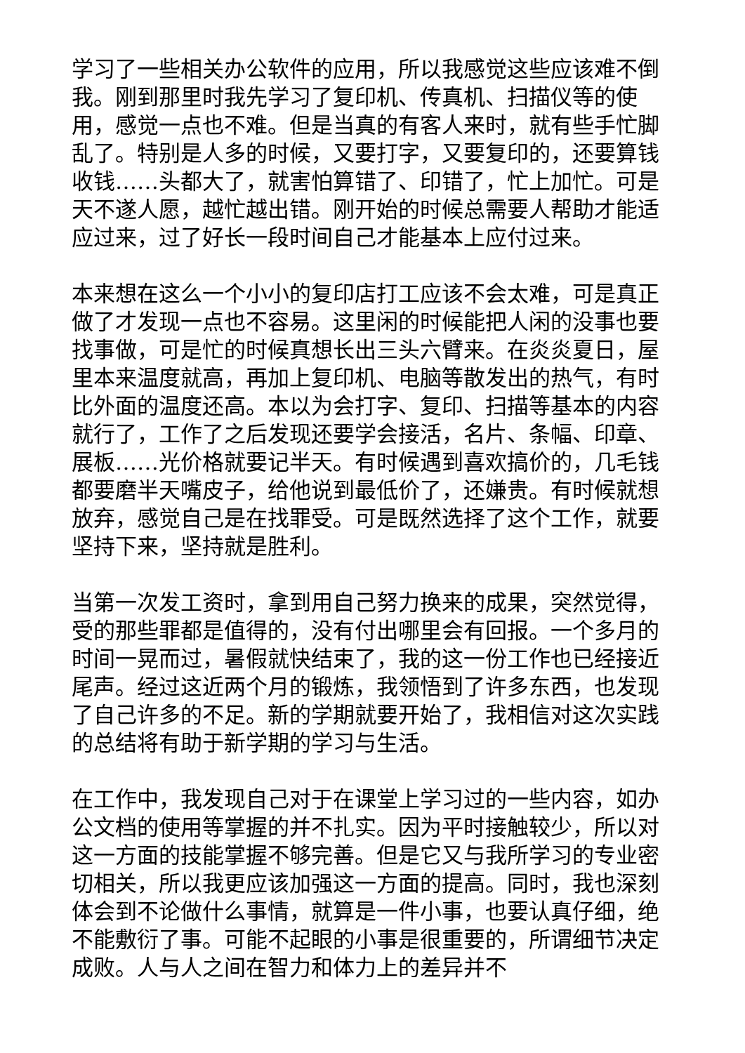学习了一些相关办公软件的应用，所以我感觉这些应该难不倒我。刚到那里时我先学习了复印机、传真机、扫描仪等的使用，感觉一点也不难。但是当真的有客人来时，就有些手忙脚乱了。特别是人多的时候，又要打字，又要复印的，还要算钱收钱……头都大了，就害怕算错了、印错了，忙上加忙。可是天不遂人愿，越忙越出错。刚开始的时候总需要人帮助才能适应过来，过了好长一段时间自己才能基本上应付过来。
本来想在这么一个小小的复印店打工应该不会太难，可是真正做了才发现一点也不容易。这里闲的时候能把人闲的没事也要找事做，可是忙的时候真想长出三头六臂来。在炎炎夏日，屋里本来温度就高，再加上复印机、电脑等散发出的热气，有时比外面的温度还高。本以为会打字、复印、扫描等基本的内容就行了，工作了之后发现还要学会接活，名片、条幅、印章、展板……光价格就要记半天。有时候遇到喜欢搞价的，几毛钱都要磨半天嘴皮子，给他说到最低价了，还嫌贵。有时候就想放弃，感觉自己是在找罪受。可是既然选择了这个工作，就要坚持下来，坚持就是胜利。
当第一次发工资时，拿到用自己努力换来的成果，突然觉得，受的那些罪都是值得的，没有付出哪里会有回报。一个多月的时间一晃而过，暑假就快结束了，我的这一份工作也已经接近尾声。经过这近两个月的锻炼，我领悟到了许多东西，也发现了自己许多的不足。新的学期就要开始了，我相信对这次实践的总结将有助于新学期的学习与生活。
在工作中，我发现自己对于在课堂上学习过的一些内容，如办公文档的使用等掌握的并不扎实。因为平时接触较少，所以对这一方面的技能掌握不够完善。但是它又与我所学习的专业密切相关，所以我更应该加强这一方面的提高。同时，我也深刻体会到不论做什么事情，就算是一件小事，也要认真仔细，绝不能敷衍了事。可能不起眼的小事是很重要的，所谓细节决定成败。人与人之间在智力和体力上的差异并不